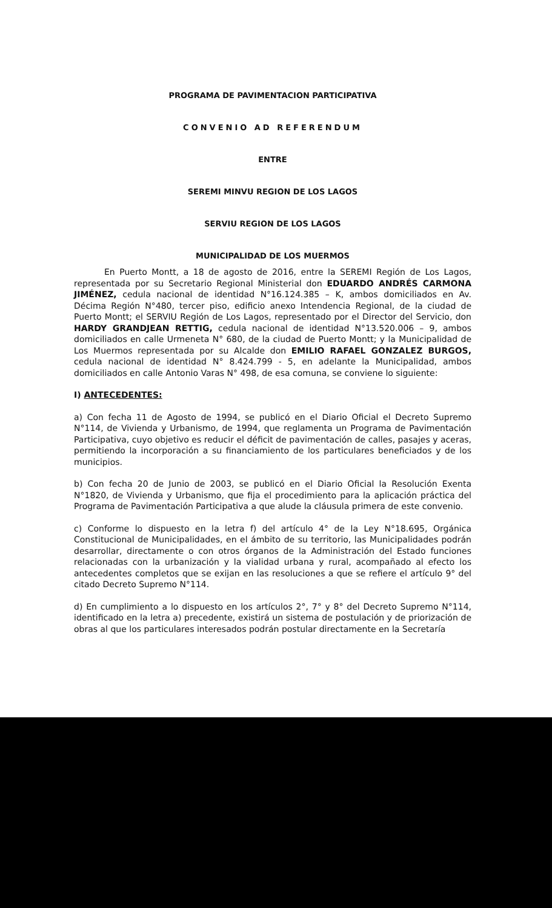PROGRAMA DE PAVIMENTACION PARTICIPATIVA
CONVENIO AD REFERENDUM
ENTRE
SEREMI MINVU REGION DE LOS LAGOS
SERVIU REGION DE LOS LAGOS
MUNICIPALIDAD DE LOS MUERMOS
En Puerto Montt, a 18 de agosto de 2016, entre la SEREMI Región de Los Lagos, representada por su Secretario Regional Ministerial don EDUARDO ANDRÉS CARMONA JIMÉNEZ, cedula nacional de identidad N°16.124.385 – K, ambos domiciliados en Av. Décima Región N°480, tercer piso, edificio anexo Intendencia Regional, de la ciudad de Puerto Montt; el SERVIU Región de Los Lagos, representado por el Director del Servicio, don HARDY GRANDJEAN RETTIG, cedula nacional de identidad N°13.520.006 – 9, ambos domiciliados en calle Urmeneta N° 680, de la ciudad de Puerto Montt; y la Municipalidad de Los Muermos representada por su Alcalde don EMILIO RAFAEL GONZALEZ BURGOS, cedula nacional de identidad N° 8.424.799 - 5, en adelante la Municipalidad, ambos domiciliados en calle Antonio Varas N° 498, de esa comuna, se conviene lo siguiente:
I) ANTECEDENTES:
a) Con fecha 11 de Agosto de 1994, se publicó en el Diario Oficial el Decreto Supremo N°114, de Vivienda y Urbanismo, de 1994, que reglamenta un Programa de Pavimentación Participativa, cuyo objetivo es reducir el déficit de pavimentación de calles, pasajes y aceras, permitiendo la incorporación a su financiamiento de los particulares beneficiados y de los municipios.
b) Con fecha 20 de Junio de 2003, se publicó en el Diario Oficial la Resolución Exenta N°1820, de Vivienda y Urbanismo, que fija el procedimiento para la aplicación práctica del Programa de Pavimentación Participativa a que alude la cláusula primera de este convenio.
c) Conforme lo dispuesto en la letra f) del artículo 4° de la Ley N°18.695, Orgánica Constitucional de Municipalidades, en el ámbito de su territorio, las Municipalidades podrán desarrollar, directamente o con otros órganos de la Administración del Estado funciones relacionadas con la urbanización y la vialidad urbana y rural, acompañado al efecto los antecedentes completos que se exijan en las resoluciones a que se refiere el artículo 9° del citado Decreto Supremo N°114.
d) En cumplimiento a lo dispuesto en los artículos 2°, 7° y 8° del Decreto Supremo N°114, identificado en la letra a) precedente, existirá un sistema de postulación y de priorización de obras al que los particulares interesados podrán postular directamente en la Secretaría